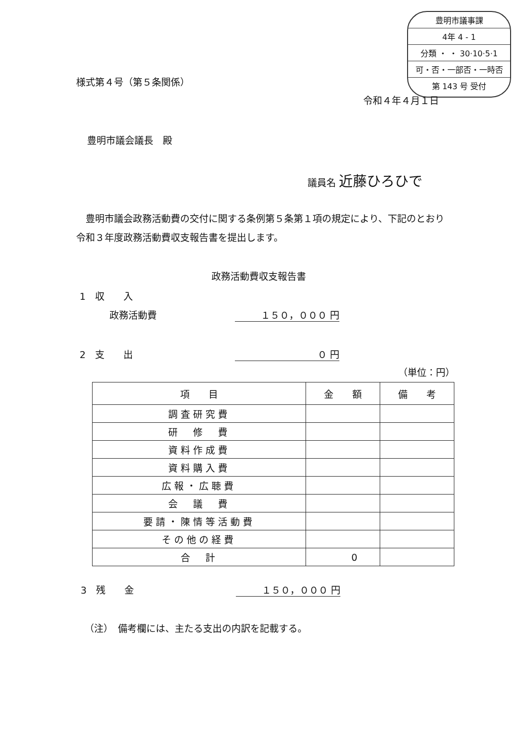豊明市議事課
4年 4 - 1
分類 ・ ・ 30·10·5·1
可・否・一部否・一時否
第 143 号 受付
様式第４号（第５条関係）
令和４年４月１日
豊明市議会議長　殿
議員名 近藤ひろひで
　豊明市議会政務活動費の交付に関する条例第５条第１項の規定により、下記のとおり令和３年度政務活動費収支報告書を提出します。
政務活動費収支報告書
1　収　　入
政務活動費 １５０，０００ 円
2　支　　出 ０ 円
（単位：円）
| 項 目 | 金 額 | 備 考 |
| --- | --- | --- |
| 調査研究費 | | |
| 研 修 費 | | |
| 資料作成費 | | |
| 資料購入費 | | |
| 広報・広聴費 | | |
| 会 議 費 | | |
| 要請・陳情等活動費 | | |
| その他の経費 | | |
| 合 計 | 0 | |
3　残　　金 １５０，０００ 円
（注）　備考欄には、主たる支出の内訳を記載する。